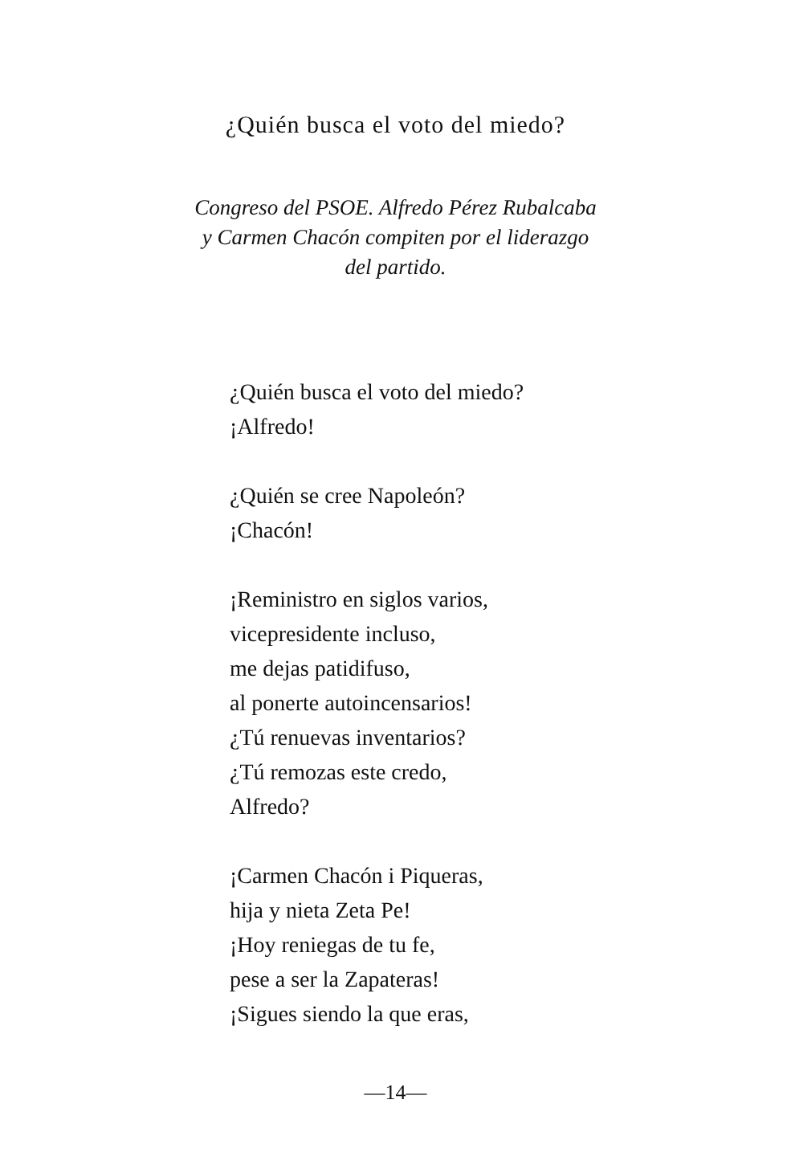¿Quién busca el voto del miedo?
Congreso del PSOE. Alfredo Pérez Rubalcaba
y Carmen Chacón compiten por el liderazgo
del partido.
¿Quién busca el voto del miedo?
¡Alfredo!
¿Quién se cree Napoleón?
¡Chacón!
¡Reministro en siglos varios,
vicepresidente incluso,
me dejas patidifuso,
al ponerte autoincensarios!
¿Tú renuevas inventarios?
¿Tú remozas este credo,
Alfredo?
¡Carmen Chacón i Piqueras,
hija y nieta Zeta Pe!
¡Hoy reniegas de tu fe,
pese a ser la Zapateras!
¡Sigues siendo la que eras,
—14—